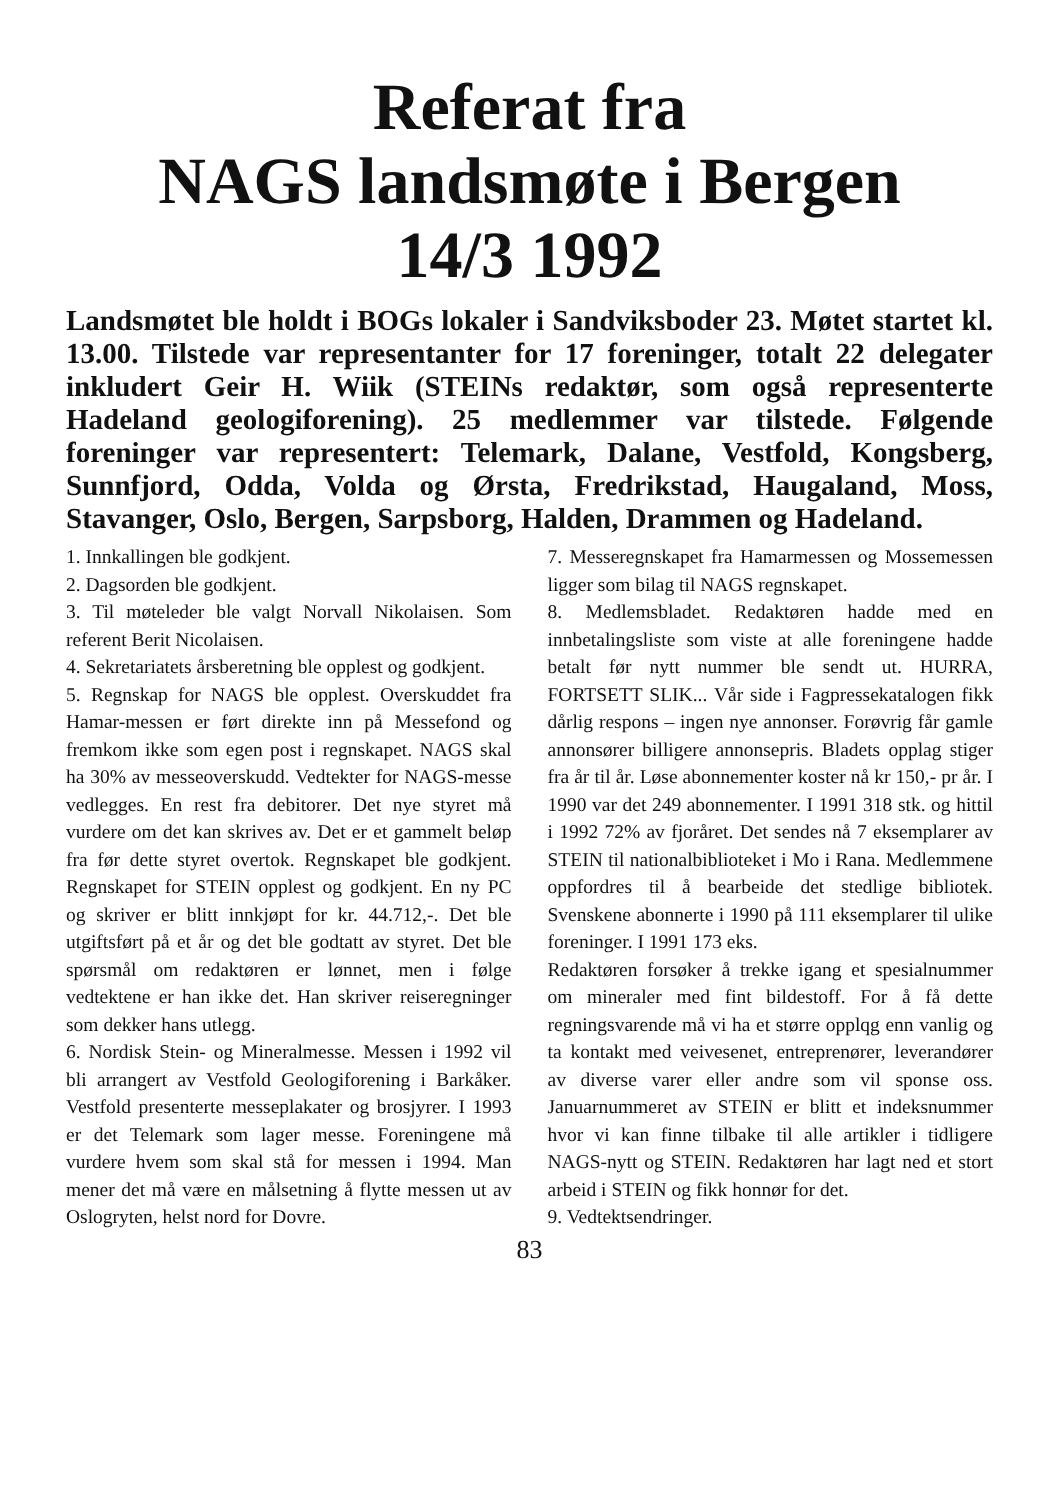Referat fra
NAGS landsmøte i Bergen
14/3 1992
Landsmøtet ble holdt i BOGs lokaler i Sandviksboder 23. Møtet startet kl. 13.00. Tilstede var representanter for 17 foreninger, totalt 22 delegater inkludert Geir H. Wiik (STEINs redaktør, som også representerte Hadeland geologiforening). 25 medlemmer var tilstede. Følgende foreninger var representert: Telemark, Dalane, Vestfold, Kongsberg, Sunnfjord, Odda, Volda og Ørsta, Fredrikstad, Haugaland, Moss, Stavanger, Oslo, Bergen, Sarpsborg, Halden, Drammen og Hadeland.
1. Innkallingen ble godkjent.
2. Dagsorden ble godkjent.
3. Til møteleder ble valgt Norvall Nikolaisen. Som referent Berit Nicolaisen.
4. Sekretariatets årsberetning ble opplest og godkjent.
5. Regnskap for NAGS ble opplest. Overskuddet fra Hamar-messen er ført direkte inn på Messefond og fremkom ikke som egen post i regnskapet. NAGS skal ha 30% av messeoverskudd. Vedtekter for NAGS-messe vedlegges. En rest fra debitorer. Det nye styret må vurdere om det kan skrives av. Det er et gammelt beløp fra før dette styret overtok. Regnskapet ble godkjent. Regnskapet for STEIN opplest og godkjent. En ny PC og skriver er blitt innkjøpt for kr. 44.712,-. Det ble utgiftsført på et år og det ble godtatt av styret. Det ble spørsmål om redaktøren er lønnet, men i følge vedtektene er han ikke det. Han skriver reiseregninger som dekker hans utlegg.
6. Nordisk Stein- og Mineralmesse. Messen i 1992 vil bli arrangert av Vestfold Geologiforening i Barkåker. Vestfold presenterte messeplakater og brosjyrer. I 1993 er det Telemark som lager messe. Foreningene må vurdere hvem som skal stå for messen i 1994. Man mener det må være en målsetning å flytte messen ut av Oslogryten, helst nord for Dovre.
7. Messeregnskapet fra Hamarmessen og Mossemessen ligger som bilag til NAGS regnskapet.
8. Medlemsbladet. Redaktøren hadde med en innbetalingsliste som viste at alle foreningene hadde betalt før nytt nummer ble sendt ut. HURRA, FORTSETT SLIK... Vår side i Fagpressekatalogen fikk dårlig respons – ingen nye annonser. Forøvrig får gamle annonsører billigere annonsepris. Bladets opplag stiger fra år til år. Løse abonnementer koster nå kr 150,- pr år. I 1990 var det 249 abonnementer. I 1991 318 stk. og hittil i 1992 72% av fjoråret. Det sendes nå 7 eksemplarer av STEIN til nationalbiblioteket i Mo i Rana. Medlemmene oppfordres til å bearbeide det stedlige bibliotek. Svenskene abonnerte i 1990 på 111 eksemplarer til ulike foreninger. I 1991 173 eks.
Redaktøren forsøker å trekke igang et spesialnummer om mineraler med fint bildestoff. For å få dette regningsvarende må vi ha et større opplqg enn vanlig og ta kontakt med veivesenet, entreprenører, leverandører av diverse varer eller andre som vil sponse oss. Januarnummeret av STEIN er blitt et indeksnummer hvor vi kan finne tilbake til alle artikler i tidligere NAGS-nytt og STEIN. Redaktøren har lagt ned et stort arbeid i STEIN og fikk honnør for det.
9. Vedtektsendringer.
83